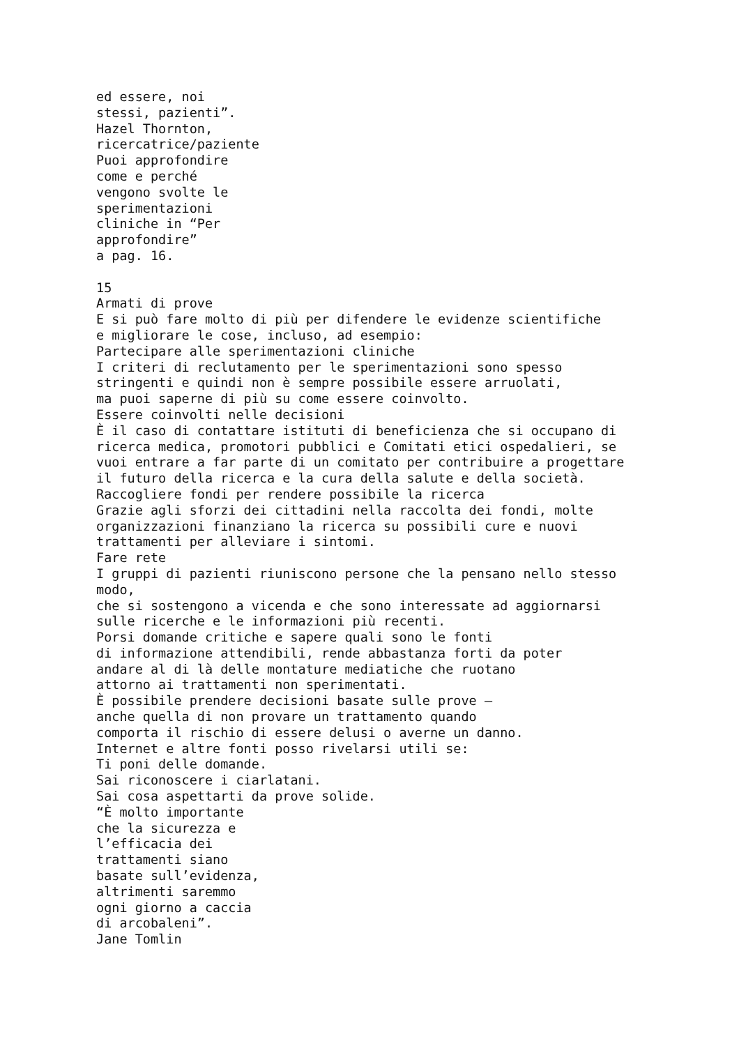ed essere, noi stessi, pazienti”. Hazel Thornton, ricercatrice/paziente Puoi approfondire come e perché vengono svolte le sperimentazioni cliniche in “Per approfondire” a pag. 16. 15 Armati di prove E si può fare molto di più per difendere le evidenze scientifiche e migliorare le cose, incluso, ad esempio: Partecipare alle sperimentazioni cliniche I criteri di reclutamento per le sperimentazioni sono spesso stringenti e quindi non è sempre possibile essere arruolati, ma puoi saperne di più su come essere coinvolto. Essere coinvolti nelle decisioni È il caso di contattare istituti di beneficienza che si occupano di ricerca medica, promotori pubblici e Comitati etici ospedalieri, se vuoi entrare a far parte di un comitato per contribuire a progettare il futuro della ricerca e la cura della salute e della società. Raccogliere fondi per rendere possibile la ricerca Grazie agli sforzi dei cittadini nella raccolta dei fondi, molte organizzazioni finanziano la ricerca su possibili cure e nuovi trattamenti per alleviare i sintomi. Fare rete I gruppi di pazienti riuniscono persone che la pensano nello stesso modo, che si sostengono a vicenda e che sono interessate ad aggiornarsi sulle ricerche e le informazioni più recenti. Porsi domande critiche e sapere quali sono le fonti di informazione attendibili, rende abbastanza forti da poter andare al di là delle montature mediatiche che ruotano attorno ai trattamenti non sperimentati. È possibile prendere decisioni basate sulle prove – anche quella di non provare un trattamento quando comporta il rischio di essere delusi o averne un danno. Internet e altre fonti posso rivelarsi utili se: Ti poni delle domande. Sai riconoscere i ciarlatani. Sai cosa aspettarti da prove solide. “È molto importante che la sicurezza e l’efficacia dei trattamenti siano basate sull’evidenza, altrimenti saremmo ogni giorno a caccia di arcobaleni”. Jane Tomlin